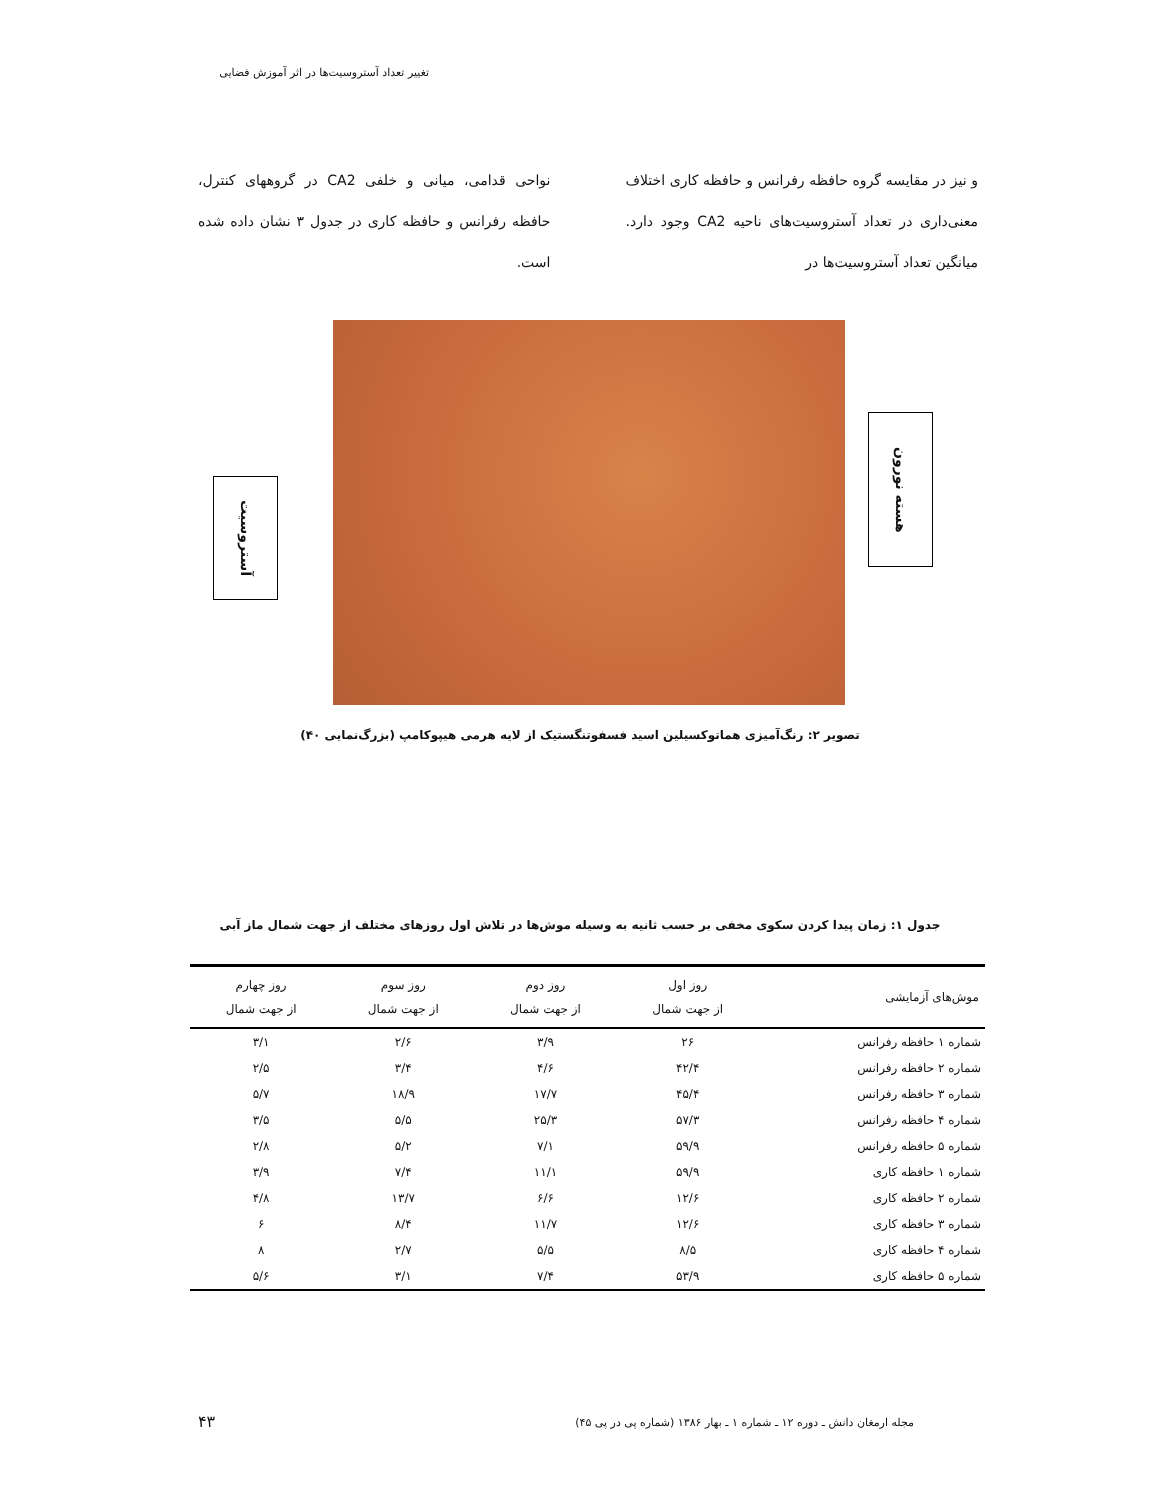تغییر تعداد آستروسیت‌ها در اثر آموزش فضایی
و نیز در مقایسه گروه حافظه رفرانس و حافظه کاری اختلاف معنی‌داری در تعداد آستروسیت‌های ناحیه CA2 وجود دارد. میانگین تعداد آستروسیت‌ها در
نواحی قدامی، میانی و خلفی CA2 در گروههای کنترل، حافظه رفرانس و حافظه کاری در جدول ۳ نشان داده شده است.
آستروسیت
هسته نورون
تصویر ۲: رنگ‌آمیزی هماتوکسیلین اسید فسفوتنگستیک از لایه هرمی هیپوکامپ (بزرگ‌نمایی ۴۰)
جدول ۱: زمان پیدا کردن سکوی مخفی بر حسب ثانیه به وسیله موش‌ها در تلاش اول روزهای مختلف از جهت شمال ماز آبی
| موش‌های آزمایشی | روز اول از جهت شمال | روز دوم از جهت شمال | روز سوم از جهت شمال | روز چهارم از جهت شمال |
| --- | --- | --- | --- | --- |
| شماره ۱ حافظه رفرانس | ۲۶ | ۳/۹ | ۲/۶ | ۳/۱ |
| شماره ۲ حافظه رفرانس | ۴۲/۴ | ۴/۶ | ۳/۴ | ۲/۵ |
| شماره ۳ حافظه رفرانس | ۴۵/۴ | ۱۷/۷ | ۱۸/۹ | ۵/۷ |
| شماره ۴ حافظه رفرانس | ۵۷/۳ | ۲۵/۳ | ۵/۵ | ۳/۵ |
| شماره ۵ حافظه رفرانس | ۵۹/۹ | ۷/۱ | ۵/۲ | ۲/۸ |
| شماره ۱ حافظه کاری | ۵۹/۹ | ۱۱/۱ | ۷/۴ | ۳/۹ |
| شماره ۲ حافظه کاری | ۱۲/۶ | ۶/۶ | ۱۳/۷ | ۴/۸ |
| شماره ۳ حافظه کاری | ۱۲/۶ | ۱۱/۷ | ۸/۴ | ۶ |
| شماره ۴ حافظه کاری | ۸/۵ | ۵/۵ | ۲/۷ | ۸ |
| شماره ۵ حافظه کاری | ۵۳/۹ | ۷/۴ | ۳/۱ | ۵/۶ |
مجله ارمغان دانش ـ دوره ۱۲ ـ شماره ۱ ـ بهار ۱۳۸۶ (شماره پی در پی ۴۵)
۴۳